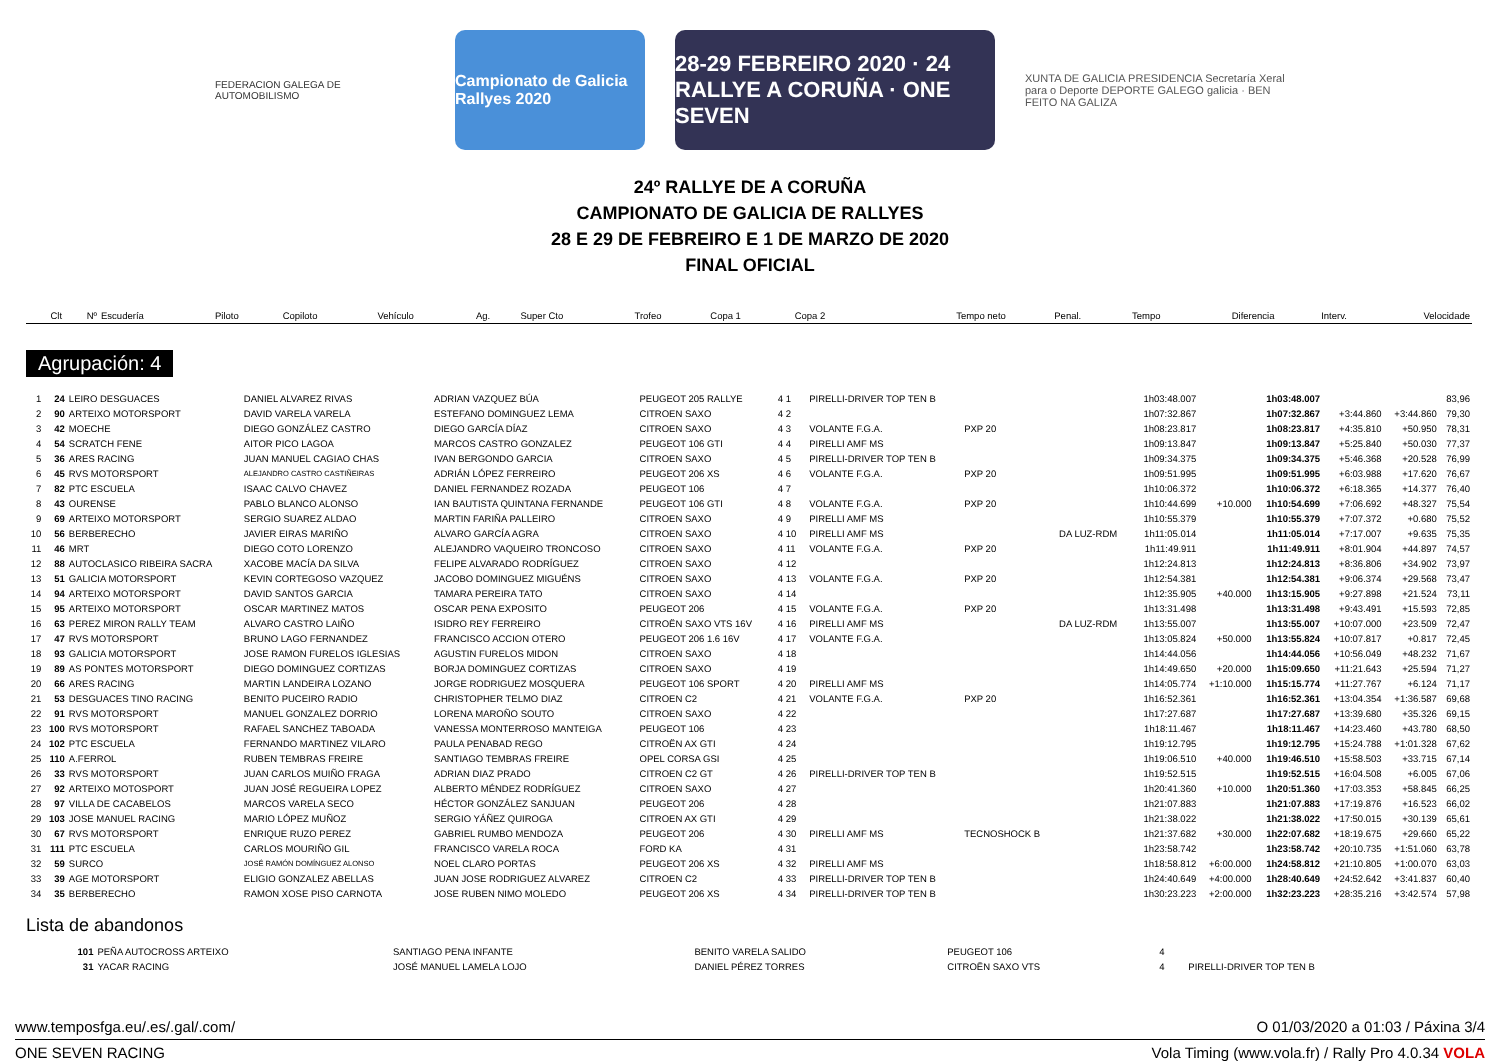FEDERACION GALEGA DE AUTOMOBILISMO
Campionato de Galicia Rallyes 2020
28-29 FEBREIRO 2020 · 24 RALLYE A CORUÑA · ONE SEVEN
XUNTA DE GALICIA PRESIDENCIA Secretaría Xeral para o Deporte DEPORTE GALEGO galicia · BEN FEITO NA GALIZA
24º RALLYE DE A CORUÑA
CAMPIONATO DE GALICIA DE RALLYES
28 E 29 DE FEBREIRO E 1 DE MARZO DE 2020
FINAL OFICIAL
| Clt | Nº | Escudería | Piloto | Copiloto | Vehículo | Ag. | Super Cto | Trofeo | Copa 1 | Copa 2 | Tempo neto | Penal. | Tempo | Diferencia | Interv. | Velocidade |
| --- | --- | --- | --- | --- | --- | --- | --- | --- | --- | --- | --- | --- | --- | --- | --- | --- |
Agrupación: 4
| 1 | 24 | LEIRO DESGUACES | DANIEL ALVAREZ RIVAS | ADRIAN VAZQUEZ BÚA | PEUGEOT 205 RALLYE | 4 1 | | PIRELLI-DRIVER TOP TEN B | | | 1h03:48.007 | | 1h03:48.007 | | | 83,96 |
| 2 | 90 | ARTEIXO MOTORSPORT | DAVID VARELA VARELA | ESTEFANO DOMINGUEZ LEMA | CITROEN SAXO | 4 2 | | | | | 1h07:32.867 | | 1h07:32.867 | +3:44.860 | +3:44.860 | 79,30 |
| 3 | 42 | MOECHE | DIEGO GONZÁLEZ CASTRO | DIEGO GARCÍA DÍAZ | CITROEN SAXO | 4 3 | | VOLANTE F.G.A. | PXP 20 | | 1h08:23.817 | | 1h08:23.817 | +4:35.810 | +50.950 | 78,31 |
| 4 | 54 | SCRATCH FENE | AITOR PICO LAGOA | MARCOS CASTRO GONZALEZ | PEUGEOT 106 GTI | 4 4 | | PIRELLI AMF MS | | | 1h09:13.847 | | 1h09:13.847 | +5:25.840 | +50.030 | 77,37 |
| 5 | 36 | ARES RACING | JUAN MANUEL CAGIAO CHAS | IVAN BERGONDO GARCIA | CITROEN SAXO | 4 5 | | PIRELLI-DRIVER TOP TEN B | | | 1h09:34.375 | | 1h09:34.375 | +5:46.368 | +20.528 | 76,99 |
| 6 | 45 | RVS MOTORSPORT | ALEJANDRO CASTRO CASTIÑEIRAS | ADRIÁN LÓPEZ FERREIRO | PEUGEOT 206 XS | 4 6 | | VOLANTE F.G.A. | PXP 20 | | 1h09:51.995 | | 1h09:51.995 | +6:03.988 | +17.620 | 76,67 |
| 7 | 82 | PTC ESCUELA | ISAAC CALVO CHAVEZ | DANIEL FERNANDEZ ROZADA | PEUGEOT 106 | 4 7 | | | | | 1h10:06.372 | | 1h10:06.372 | +6:18.365 | +14.377 | 76,40 |
| 8 | 43 | OURENSE | PABLO BLANCO ALONSO | IAN BAUTISTA QUINTANA FERNANDE | PEUGEOT 106 GTI | 4 8 | | VOLANTE F.G.A. | PXP 20 | | 1h10:44.699 | +10.000 | 1h10:54.699 | +7:06.692 | +48.327 | 75,54 |
| 9 | 69 | ARTEIXO MOTORSPORT | SERGIO SUAREZ ALDAO | MARTIN FARIÑA PALLEIRO | CITROEN SAXO | 4 9 | | PIRELLI AMF MS | | | 1h10:55.379 | | 1h10:55.379 | +7:07.372 | +0.680 | 75,52 |
| 10 | 56 | BERBERECHO | JAVIER EIRAS MARIÑO | ALVARO GARCÍA AGRA | CITROEN SAXO | 4 10 | | PIRELLI AMF MS | | DA LUZ-RDM | 1h11:05.014 | | 1h11:05.014 | +7:17.007 | +9.635 | 75,35 |
| 11 | 46 | MRT | DIEGO COTO LORENZO | ALEJANDRO VAQUEIRO TRONCOSO | CITROEN SAXO | 4 11 | | VOLANTE F.G.A. | PXP 20 | | 1h11:49.911 | | 1h11:49.911 | +8:01.904 | +44.897 | 74,57 |
| 12 | 88 | AUTOCLASICO RIBEIRA SACRA | XACOBE MACÍA DA SILVA | FELIPE ALVARADO RODRÍGUEZ | CITROEN SAXO | 4 12 | | | | | 1h12:24.813 | | 1h12:24.813 | +8:36.806 | +34.902 | 73,97 |
| 13 | 51 | GALICIA MOTORSPORT | KEVIN CORTEGOSO VAZQUEZ | JACOBO DOMINGUEZ MIGUÉNS | CITROEN SAXO | 4 13 | | VOLANTE F.G.A. | PXP 20 | | 1h12:54.381 | | 1h12:54.381 | +9:06.374 | +29.568 | 73,47 |
| 14 | 94 | ARTEIXO MOTORSPORT | DAVID SANTOS GARCIA | TAMARA PEREIRA TATO | CITROEN SAXO | 4 14 | | | | | 1h12:35.905 | +40.000 | 1h13:15.905 | +9:27.898 | +21.524 | 73,11 |
| 15 | 95 | ARTEIXO MOTORSPORT | OSCAR MARTINEZ MATOS | OSCAR PENA EXPOSITO | PEUGEOT 206 | 4 15 | | VOLANTE F.G.A. | PXP 20 | | 1h13:31.498 | | 1h13:31.498 | +9:43.491 | +15.593 | 72,85 |
| 16 | 63 | PEREZ MIRON RALLY TEAM | ALVARO CASTRO LAIÑO | ISIDRO REY FERREIRO | CITROËN SAXO VTS 16V | 4 16 | | PIRELLI AMF MS | | DA LUZ-RDM | 1h13:55.007 | | 1h13:55.007 | +10:07.000 | +23.509 | 72,47 |
| 17 | 47 | RVS MOTORSPORT | BRUNO LAGO FERNANDEZ | FRANCISCO ACCION OTERO | PEUGEOT 206 1.6 16V | 4 17 | | VOLANTE F.G.A. | | | 1h13:05.824 | +50.000 | 1h13:55.824 | +10:07.817 | +0.817 | 72,45 |
| 18 | 93 | GALICIA MOTORSPORT | JOSE RAMON FURELOS IGLESIAS | AGUSTIN FURELOS MIDON | CITROEN SAXO | 4 18 | | | | | 1h14:44.056 | | 1h14:44.056 | +10:56.049 | +48.232 | 71,67 |
| 19 | 89 | AS PONTES MOTORSPORT | DIEGO DOMINGUEZ CORTIZAS | BORJA DOMINGUEZ CORTIZAS | CITROEN SAXO | 4 19 | | | | | 1h14:49.650 | +20.000 | 1h15:09.650 | +11:21.643 | +25.594 | 71,27 |
| 20 | 66 | ARES RACING | MARTIN LANDEIRA LOZANO | JORGE RODRIGUEZ MOSQUERA | PEUGEOT 106 SPORT | 4 20 | | PIRELLI AMF MS | | | 1h14:05.774 | +1:10.000 | 1h15:15.774 | +11:27.767 | +6.124 | 71,17 |
| 21 | 53 | DESGUACES TINO RACING | BENITO PUCEIRO RADIO | CHRISTOPHER TELMO DIAZ | CITROEN C2 | 4 21 | | VOLANTE F.G.A. | PXP 20 | | 1h16:52.361 | | 1h16:52.361 | +13:04.354 | +1:36.587 | 69,68 |
| 22 | 91 | RVS MOTORSPORT | MANUEL GONZALEZ DORRIO | LORENA MAROÑO SOUTO | CITROEN SAXO | 4 22 | | | | | 1h17:27.687 | | 1h17:27.687 | +13:39.680 | +35.326 | 69,15 |
| 23 | 100 | RVS MOTORSPORT | RAFAEL SANCHEZ TABOADA | VANESSA MONTERROSO MANTEIGA | PEUGEOT 106 | 4 23 | | | | | 1h18:11.467 | | 1h18:11.467 | +14:23.460 | +43.780 | 68,50 |
| 24 | 102 | PTC ESCUELA | FERNANDO MARTINEZ VILARO | PAULA PENABAD REGO | CITROËN AX GTI | 4 24 | | | | | 1h19:12.795 | | 1h19:12.795 | +15:24.788 | +1:01.328 | 67,62 |
| 25 | 110 | A.FERROL | RUBEN TEMBRAS FREIRE | SANTIAGO TEMBRAS FREIRE | OPEL CORSA GSI | 4 25 | | | | | 1h19:06.510 | +40.000 | 1h19:46.510 | +15:58.503 | +33.715 | 67,14 |
| 26 | 33 | RVS MOTORSPORT | JUAN CARLOS MUIÑO FRAGA | ADRIAN DIAZ PRADO | CITROEN C2 GT | 4 26 | | PIRELLI-DRIVER TOP TEN B | | | 1h19:52.515 | | 1h19:52.515 | +16:04.508 | +6.005 | 67,06 |
| 27 | 92 | ARTEIXO MOTOSPORT | JUAN JOSÉ REGUEIRA LOPEZ | ALBERTO MÉNDEZ RODRÍGUEZ | CITROEN SAXO | 4 27 | | | | | 1h20:41.360 | +10.000 | 1h20:51.360 | +17:03.353 | +58.845 | 66,25 |
| 28 | 97 | VILLA DE CACABELOS | MARCOS VARELA SECO | HÉCTOR GONZÁLEZ SANJUAN | PEUGEOT 206 | 4 28 | | | | | 1h21:07.883 | | 1h21:07.883 | +17:19.876 | +16.523 | 66,02 |
| 29 | 103 | JOSE MANUEL RACING | MARIO LÓPEZ MUÑOZ | SERGIO YÁÑEZ QUIROGA | CITROEN AX GTI | 4 29 | | | | | 1h21:38.022 | | 1h21:38.022 | +17:50.015 | +30.139 | 65,61 |
| 30 | 67 | RVS MOTORSPORT | ENRIQUE RUZO PEREZ | GABRIEL RUMBO MENDOZA | PEUGEOT 206 | 4 30 | | PIRELLI AMF MS | TECNOSHOCK B | | 1h21:37.682 | +30.000 | 1h22:07.682 | +18:19.675 | +29.660 | 65,22 |
| 31 | 111 | PTC ESCUELA | CARLOS MOURIÑO GIL | FRANCISCO VARELA ROCA | FORD KA | 4 31 | | | | | 1h23:58.742 | | 1h23:58.742 | +20:10.735 | +1:51.060 | 63,78 |
| 32 | 59 | SURCO | JOSÉ RAMÓN DOMÍNGUEZ ALONSO | NOEL CLARO PORTAS | PEUGEOT 206 XS | 4 32 | | PIRELLI AMF MS | | | 1h18:58.812 | +6:00.000 | 1h24:58.812 | +21:10.805 | +1:00.070 | 63,03 |
| 33 | 39 | AGE MOTORSPORT | ELIGIO GONZALEZ ABELLAS | JUAN JOSE RODRIGUEZ ALVAREZ | CITROEN C2 | 4 33 | | PIRELLI-DRIVER TOP TEN B | | | 1h24:40.649 | +4:00.000 | 1h28:40.649 | +24:52.642 | +3:41.837 | 60,40 |
| 34 | 35 | BERBERECHO | RAMON XOSE PISO CARNOTA | JOSE RUBEN NIMO MOLEDO | PEUGEOT 206 XS | 4 34 | | PIRELLI-DRIVER TOP TEN B | | | 1h30:23.223 | +2:00.000 | 1h32:23.223 | +28:35.216 | +3:42.574 | 57,98 |
Lista de abandonos
| | 101 | PEÑA AUTOCROSS ARTEIXO | SANTIAGO PENA INFANTE | BENITO VARELA SALIDO | PEUGEOT 106 | 4 | | |
| | 31 | YACAR RACING | JOSÉ MANUEL LAMELA LOJO | DANIEL PÉREZ TORRES | CITROËN SAXO VTS | 4 | | PIRELLI-DRIVER TOP TEN B |
www.temposfga.eu/.es/.gal/.com/ O 01/03/2020 a 01:03 / Páxina 3/4
ONE SEVEN RACING Vola Timing (www.vola.fr) / Rally Pro 4.0.34 VOLA